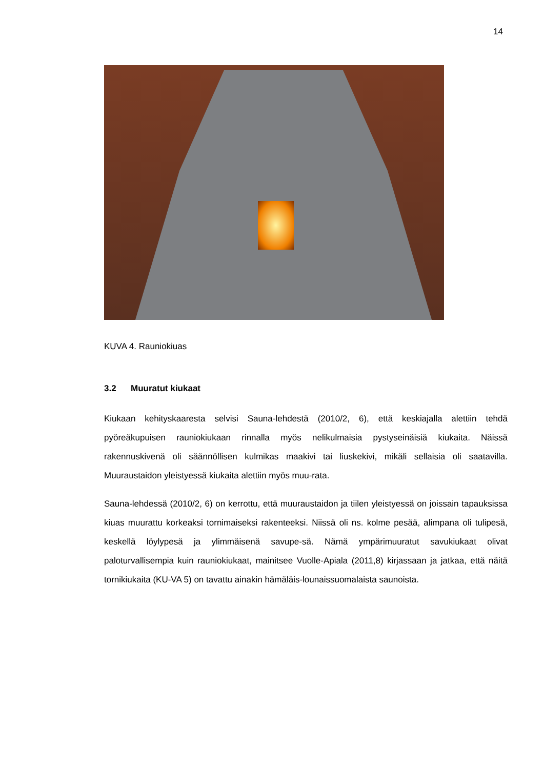14
KUVA 4. Rauniokiuas
3.2 Muuratut kiukaat
Kiukaan kehityskaaresta selvisi Sauna-lehdestä (2010/2, 6), että keskiajalla alettiin tehdä pyöreäkupuisen rauniokiukaan rinnalla myös nelikulmaisia pystyseinäisiä kiukaita. Näissä rakennuskivenä oli säännöllisen kulmikas maakivi tai liuskekivi, mikäli sellaisia oli saatavilla. Muuraustaidon yleistyessä kiukaita alettiin myös muu-rata.
Sauna-lehdessä (2010/2, 6) on kerrottu, että muuraustaidon ja tiilen yleistyessä on joissain tapauksissa kiuas muurattu korkeaksi tornimaiseksi rakenteeksi. Niissä oli ns. kolme pesää, alimpana oli tulipesä, keskellä löylypesä ja ylimmäisenä savupe-sä. Nämä ympärimuuratut savukiukaat olivat paloturvallisempia kuin rauniokiukaat, mainitsee Vuolle-Apiala (2011,8) kirjassaan ja jatkaa, että näitä tornikiukaita (KU-VA 5) on tavattu ainakin hämäläis-lounaissuomalaista saunoista.